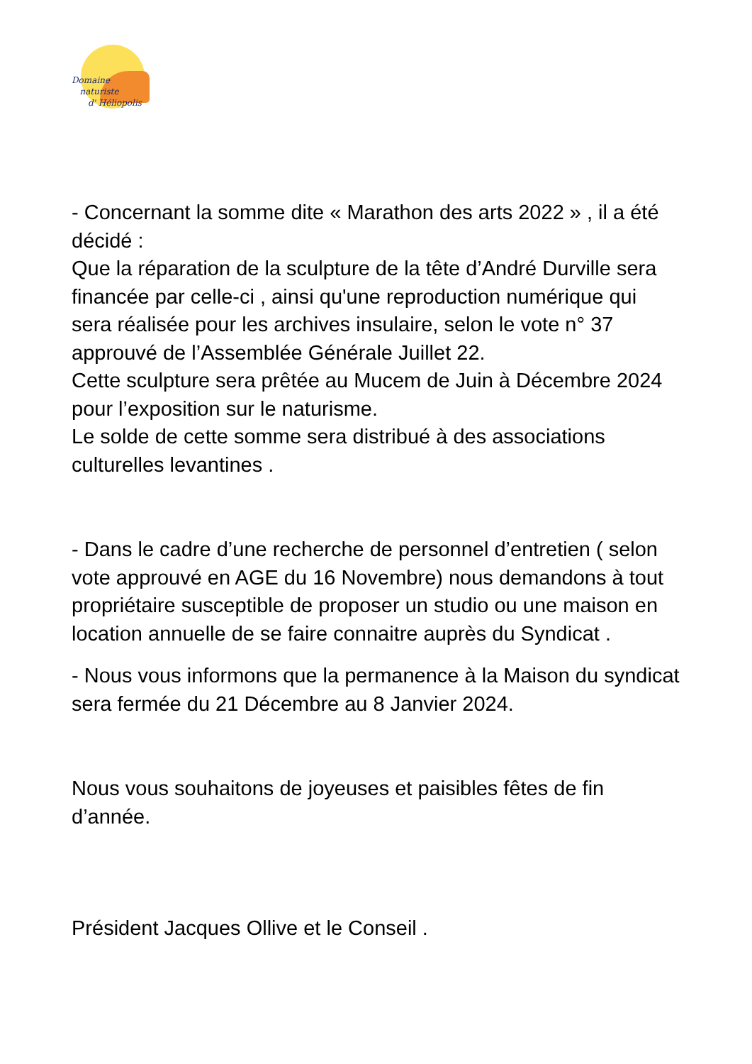Domaine
naturiste
d' Héliopolis
- Concernant la somme dite « Marathon des arts 2022 » , il a été décidé :
Que la réparation de la sculpture de la tête d’André Durville sera financée par celle-ci , ainsi qu'une reproduction numérique qui sera réalisée pour les archives insulaire, selon le vote n° 37 approuvé de l’Assemblée Générale Juillet 22.
Cette sculpture sera prêtée au Mucem de Juin à Décembre 2024 pour l’exposition sur le naturisme.
Le solde de cette somme sera distribué à des associations culturelles levantines .
- Dans le cadre d’une recherche de personnel d’entretien ( selon vote approuvé en AGE du 16 Novembre) nous demandons à tout propriétaire susceptible de proposer un studio ou une maison en location annuelle de se faire connaitre auprès du Syndicat .
- Nous vous informons que la permanence à la Maison du syndicat sera fermée du 21 Décembre au 8 Janvier 2024.
Nous vous souhaitons de joyeuses et paisibles fêtes de fin d’année.
Président Jacques Ollive et le Conseil .